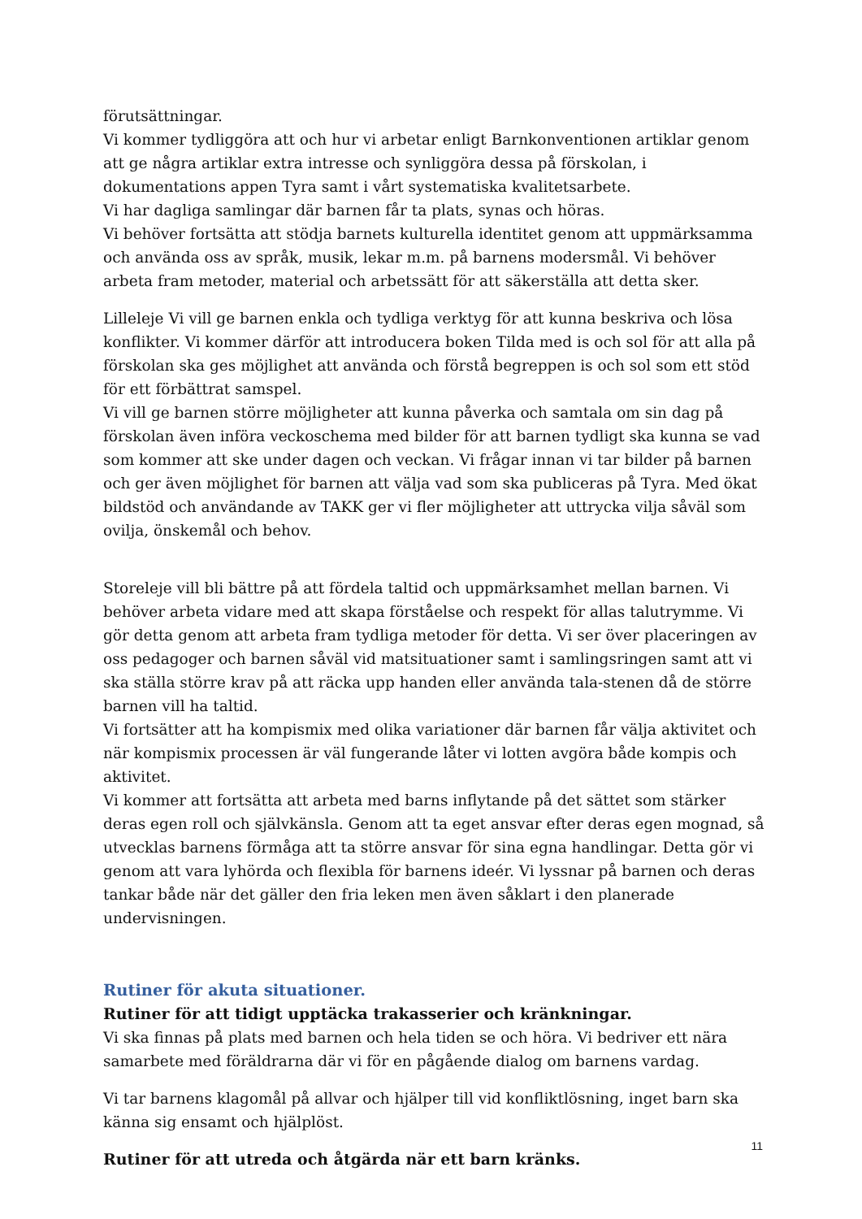förutsättningar.
Vi kommer tydliggöra att och hur vi arbetar enligt Barnkonventionen artiklar genom att ge några artiklar extra intresse och synliggöra dessa på förskolan, i dokumentations appen Tyra samt i vårt systematiska kvalitetsarbete.
Vi har dagliga samlingar där barnen får ta plats, synas och höras.
Vi behöver fortsätta att stödja barnets kulturella identitet genom att uppmärksamma och använda oss av språk, musik, lekar m.m. på barnens modersmål. Vi behöver arbeta fram metoder, material och arbetssätt för att säkerställa att detta sker.
Lilleleje Vi vill ge barnen enkla och tydliga verktyg för att kunna beskriva och lösa konflikter. Vi kommer därför att introducera boken Tilda med is och sol för att alla på förskolan ska ges möjlighet att använda och förstå begreppen is och sol som ett stöd för ett förbättrat samspel.
Vi vill ge barnen större möjligheter att kunna påverka och samtala om sin dag på förskolan även införa veckoschema med bilder för att barnen tydligt ska kunna se vad som kommer att ske under dagen och veckan. Vi frågar innan vi tar bilder på barnen och ger även möjlighet för barnen att välja vad som ska publiceras på Tyra. Med ökat bildstöd och användande av TAKK ger vi fler möjligheter att uttrycka vilja såväl som ovilja, önskemål och behov.
Storeleje vill bli bättre på att fördela taltid och uppmärksamhet mellan barnen. Vi behöver arbeta vidare med att skapa förståelse och respekt för allas talutrymme. Vi gör detta genom att arbeta fram tydliga metoder för detta. Vi ser över placeringen av oss pedagoger och barnen såväl vid matsituationer samt i samlingsringen samt att vi ska ställa större krav på att räcka upp handen eller använda tala-stenen då de större barnen vill ha taltid.
Vi fortsätter att ha kompismix med olika variationer där barnen får välja aktivitet och när kompismix processen är väl fungerande låter vi lotten avgöra både kompis och aktivitet.
Vi kommer att fortsätta att arbeta med barns inflytande på det sättet som stärker deras egen roll och självkänsla. Genom att ta eget ansvar efter deras egen mognad, så utvecklas barnens förmåga att ta större ansvar för sina egna handlingar. Detta gör vi genom att vara lyhörda och flexibla för barnens ideér. Vi lyssnar på barnen och deras tankar både när det gäller den fria leken men även såklart i den planerade undervisningen.
Rutiner för akuta situationer.
Rutiner för att tidigt upptäcka trakasserier och kränkningar.
Vi ska finnas på plats med barnen och hela tiden se och höra. Vi bedriver ett nära samarbete med föräldrarna där vi för en pågående dialog om barnens vardag.
Vi tar barnens klagomål på allvar och hjälper till vid konfliktlösning, inget barn ska känna sig ensamt och hjälplöst.
Rutiner för att utreda och åtgärda när ett barn kränks.
11